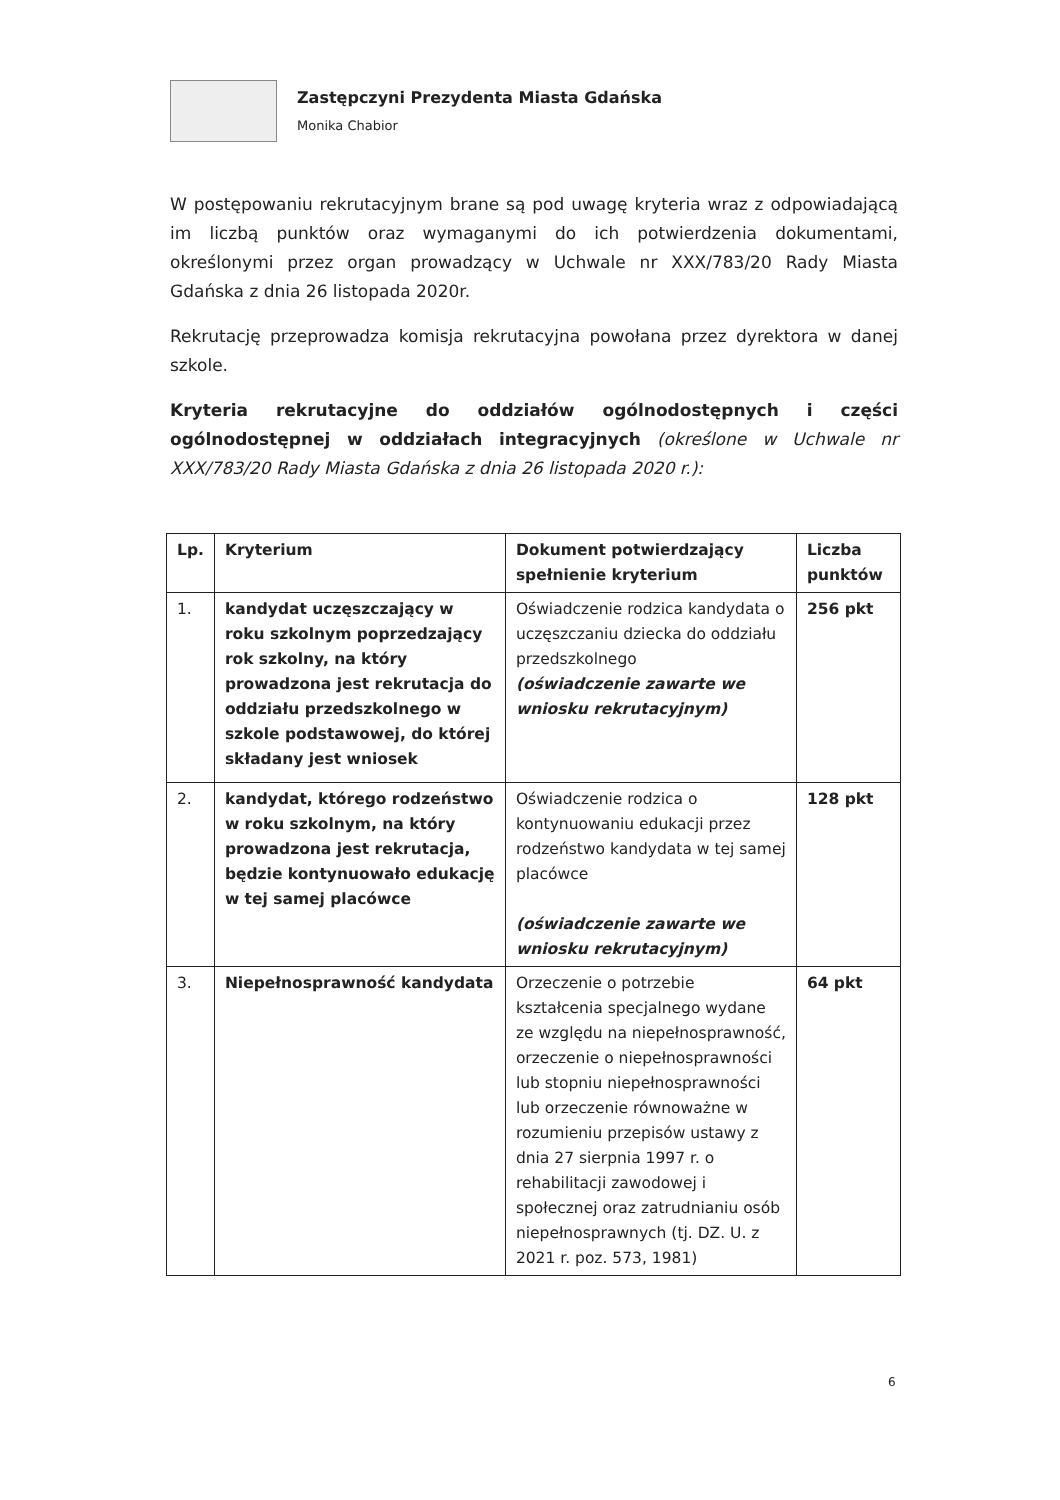Zastępczyni Prezydenta Miasta Gdańska
Monika Chabior
W postępowaniu rekrutacyjnym brane są pod uwagę kryteria wraz z odpowiadającą im liczbą punktów oraz wymaganymi do ich potwierdzenia dokumentami, określonymi przez organ prowadzący w Uchwale nr XXX/783/20 Rady Miasta Gdańska z dnia 26 listopada 2020r.
Rekrutację przeprowadza komisja rekrutacyjna powołana przez dyrektora w danej szkole.
Kryteria rekrutacyjne do oddziałów ogólnodostępnych i części ogólnodostępnej w oddziałach integracyjnych (określone w Uchwale nr XXX/783/20 Rady Miasta Gdańska z dnia 26 listopada 2020 r.):
| Lp. | Kryterium | Dokument potwierdzający spełnienie kryterium | Liczba punktów |
| --- | --- | --- | --- |
| 1. | kandydat uczęszczający w roku szkolnym poprzedzający rok szkolny, na który prowadzona jest rekrutacja do oddziału przedszkolnego w szkole podstawowej, do której składany jest wniosek | Oświadczenie rodzica kandydata o uczęszczaniu dziecka do oddziału przedszkolnego (oświadczenie zawarte we wniosku rekrutacyjnym) | 256 pkt |
| 2. | kandydat, którego rodzeństwo w roku szkolnym, na który prowadzona jest rekrutacja, będzie kontynuowało edukację w tej samej placówce | Oświadczenie rodzica o kontynuowaniu edukacji przez rodzeństwo kandydata w tej samej placówce (oświadczenie zawarte we wniosku rekrutacyjnym) | 128 pkt |
| 3. | Niepełnosprawność kandydata | Orzeczenie o potrzebie kształcenia specjalnego wydane ze względu na niepełnosprawność, orzeczenie o niepełnosprawności lub stopniu niepełnosprawności lub orzeczenie równoważne w rozumieniu przepisów ustawy z dnia 27 sierpnia 1997 r. o rehabilitacji zawodowej i społecznej oraz zatrudnianiu osób niepełnosprawnych (tj. DZ. U. z 2021 r. poz. 573, 1981) | 64 pkt |
6